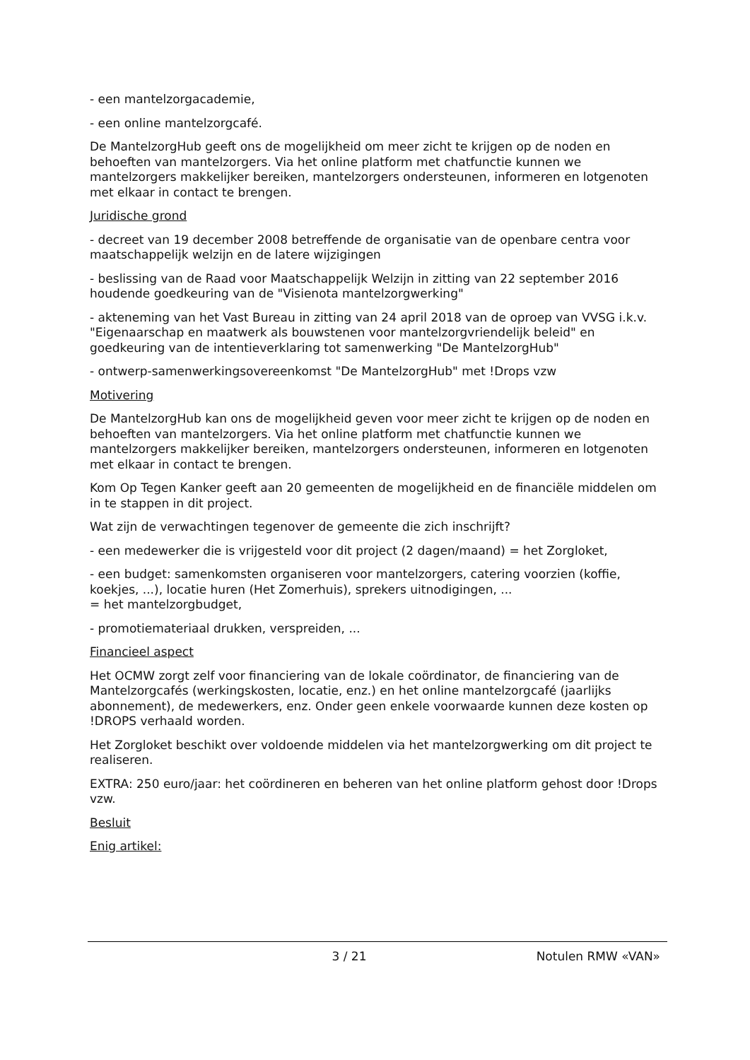- een mantelzorgacademie,
- een online mantelzorgcafé.
De MantelzorgHub geeft ons de mogelijkheid om meer zicht te krijgen op de noden en behoeften van mantelzorgers. Via het online platform met chatfunctie kunnen we mantelzorgers makkelijker bereiken, mantelzorgers ondersteunen, informeren en lotgenoten met elkaar in contact te brengen.
Juridische grond
- decreet van 19 december 2008 betreffende de organisatie van de openbare centra voor maatschappelijk welzijn en de latere wijzigingen
- beslissing van de Raad voor Maatschappelijk Welzijn in zitting van 22 september 2016 houdende goedkeuring van de "Visienota mantelzorgwerking"
- akteneming van het Vast Bureau in zitting van 24 april 2018 van de oproep van VVSG i.k.v. "Eigenaarschap en maatwerk als bouwstenen voor mantelzorgvriendelijk beleid" en goedkeuring van de intentieverklaring tot samenwerking "De MantelzorgHub"
- ontwerp-samenwerkingsovereenkomst "De MantelzorgHub" met !Drops vzw
Motivering
De MantelzorgHub kan ons de mogelijkheid geven voor meer zicht te krijgen op de noden en behoeften van mantelzorgers. Via het online platform met chatfunctie kunnen we mantelzorgers makkelijker bereiken, mantelzorgers ondersteunen, informeren en lotgenoten met elkaar in contact te brengen.
Kom Op Tegen Kanker geeft aan 20 gemeenten de mogelijkheid en de financiële middelen om in te stappen in dit project.
Wat zijn de verwachtingen tegenover de gemeente die zich inschrijft?
- een medewerker die is vrijgesteld voor dit project (2 dagen/maand) = het Zorgloket,
- een budget: samenkomsten organiseren voor mantelzorgers, catering voorzien (koffie, koekjes, ...), locatie huren (Het Zomerhuis), sprekers uitnodigingen, ...
= het mantelzorgbudget,
- promotiemateriaal drukken, verspreiden, ...
Financieel aspect
Het OCMW zorgt zelf voor financiering van de lokale coördinator, de financiering van de Mantelzorgcafés (werkingskosten, locatie, enz.) en het online mantelzorgcafé (jaarlijks abonnement), de medewerkers, enz. Onder geen enkele voorwaarde kunnen deze kosten op !DROPS verhaald worden.
Het Zorgloket beschikt over voldoende middelen via het mantelzorgwerking om dit project te realiseren.
EXTRA: 250 euro/jaar: het coördineren en beheren van het online platform gehost door !Drops vzw.
Besluit
Enig artikel:
3 / 21 Notulen RMW «VAN»